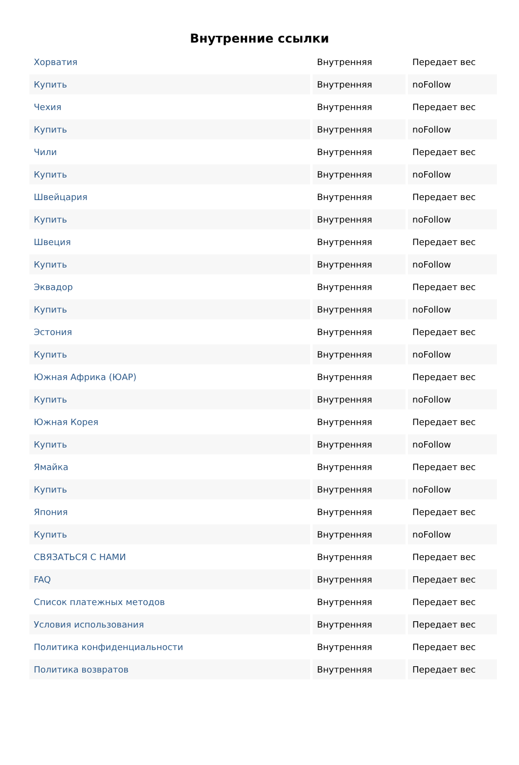Внутренние ссылки
| Хорватия | Внутренняя | Передает вес |
| Купить | Внутренняя | noFollow |
| Чехия | Внутренняя | Передает вес |
| Купить | Внутренняя | noFollow |
| Чили | Внутренняя | Передает вес |
| Купить | Внутренняя | noFollow |
| Швейцария | Внутренняя | Передает вес |
| Купить | Внутренняя | noFollow |
| Швеция | Внутренняя | Передает вес |
| Купить | Внутренняя | noFollow |
| Эквадор | Внутренняя | Передает вес |
| Купить | Внутренняя | noFollow |
| Эстония | Внутренняя | Передает вес |
| Купить | Внутренняя | noFollow |
| Южная Африка (ЮАР) | Внутренняя | Передает вес |
| Купить | Внутренняя | noFollow |
| Южная Корея | Внутренняя | Передает вес |
| Купить | Внутренняя | noFollow |
| Ямайка | Внутренняя | Передает вес |
| Купить | Внутренняя | noFollow |
| Япония | Внутренняя | Передает вес |
| Купить | Внутренняя | noFollow |
| СВЯЗАТЬСЯ С НАМИ | Внутренняя | Передает вес |
| FAQ | Внутренняя | Передает вес |
| Список платежных методов | Внутренняя | Передает вес |
| Условия использования | Внутренняя | Передает вес |
| Политика конфиденциальности | Внутренняя | Передает вес |
| Политика возвратов | Внутренняя | Передает вес |